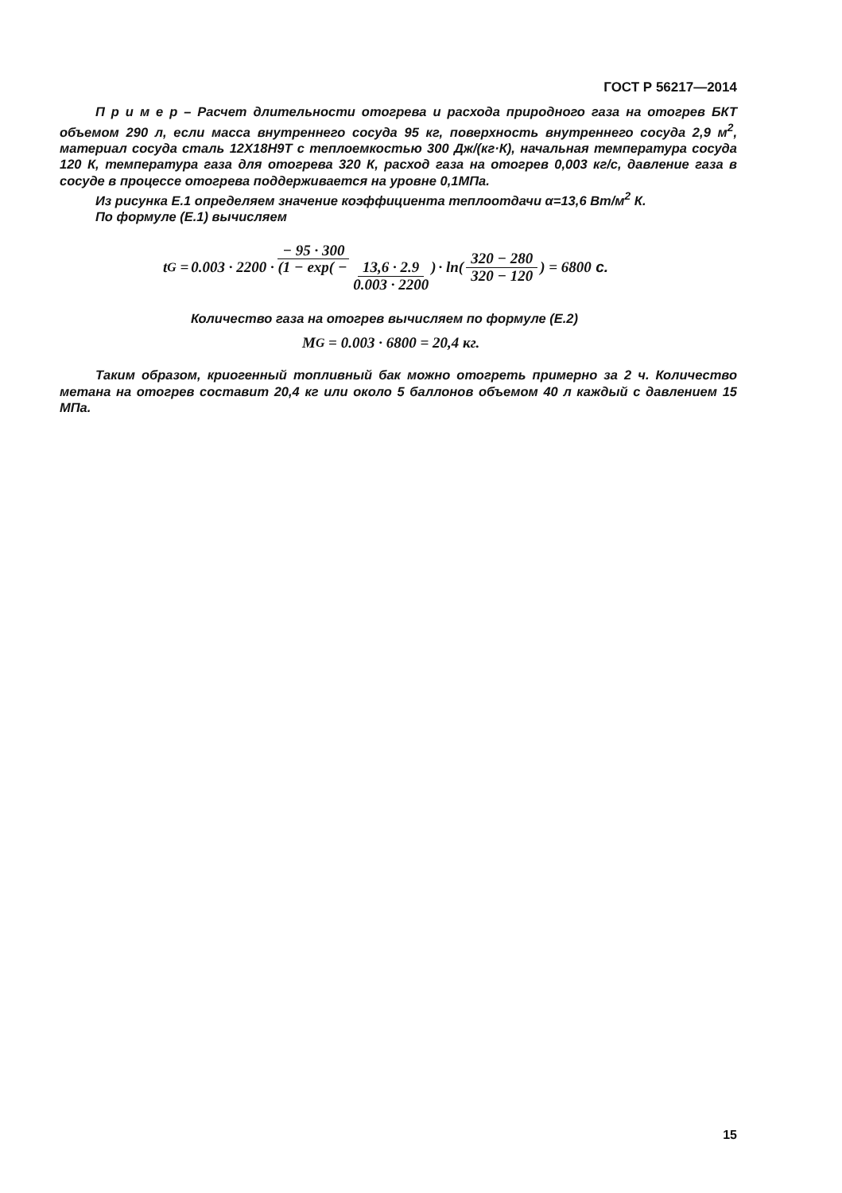ГОСТ Р 56217—2014
П р и м е р – Расчет длительности отогрева и расхода природного газа на отогрев БКТ объемом 290 л, если масса внутреннего сосуда 95 кг, поверхность внутреннего сосуда 2,9 м<sup>2</sup>, материал сосуда сталь 12Х18Н9Т с теплоемкостью 300 Дж/(кг·К), начальная температура сосуда 120 К, температура газа для отогрева 320 К, расход газа на отогрев 0,003 кг/с, давление газа в сосуде в процессе отогрева поддерживается на уровне 0,1МПа.
Из рисунка Е.1 определяем значение коэффициента теплоотдачи α=13,6 Вт/м<sup>2</sup> К.
По формуле (Е.1) вычисляем
t<sub>G</sub> = − 95 · 300 0.003 · 2200 · (1 − exp( − 13,6 · 2.9 0.003 · 2200) · ln( 320 − 280 320 − 120 ) = 6800 с.
Количество газа на отогрев вычисляем по формуле (Е.2)
M<sub>G</sub> = 0.003 · 6800 = 20,4 кг.
Таким образом, криогенный топливный бак можно отогреть примерно за 2 ч. Количество метана на отогрев составит 20,4 кг или около 5 баллонов объемом 40 л каждый с давлением 15 МПа.
15